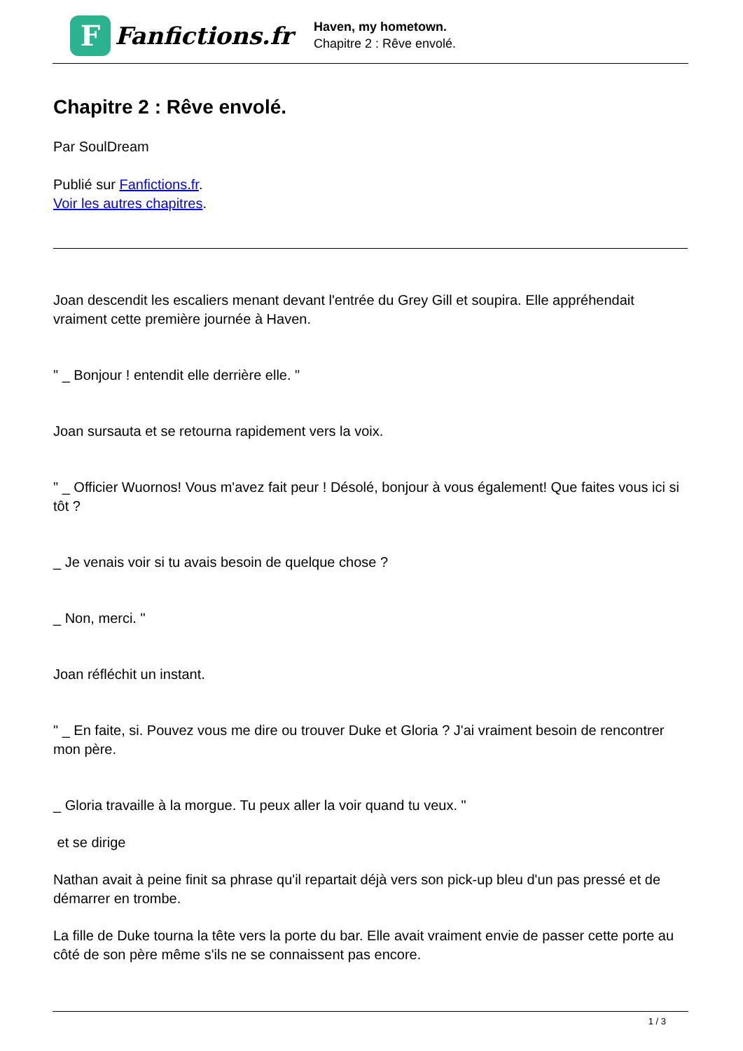F
Fanfictions.fr
Haven, my hometown.
Chapitre 2 : Rêve envolé.
Chapitre 2 : Rêve envolé.
Par SoulDream
Publié sur Fanfictions.fr.
Voir les autres chapitres.
Joan descendit les escaliers menant devant l'entrée du Grey Gill et soupira. Elle appréhendait vraiment cette première journée à Haven.
" _ Bonjour ! entendit elle derrière elle. "
Joan sursauta et se retourna rapidement vers la voix.
" _ Officier Wuornos! Vous m'avez fait peur ! Désolé, bonjour à vous également! Que faites vous ici si tôt ?
_ Je venais voir si tu avais besoin de quelque chose ?
_ Non, merci. "
Joan réfléchit un instant.
" _ En faite, si. Pouvez vous me dire ou trouver Duke et Gloria ? J'ai vraiment besoin de rencontrer mon père.
_ Gloria travaille à la morgue. Tu peux aller la voir quand tu veux. "
et se dirige
Nathan avait à peine finit sa phrase qu'il repartait déjà vers son pick-up bleu d'un pas pressé et de démarrer en trombe.
La fille de Duke tourna la tête vers la porte du bar. Elle avait vraiment envie de passer cette porte au côté de son père même s'ils ne se connaissent pas encore.
1 / 3